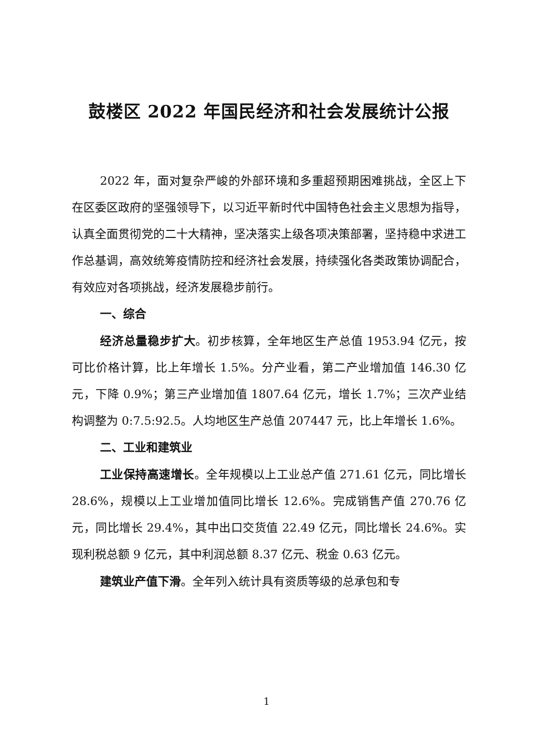鼓楼区 2022 年国民经济和社会发展统计公报
2022 年，面对复杂严峻的外部环境和多重超预期困难挑战，全区上下在区委区政府的坚强领导下，以习近平新时代中国特色社会主义思想为指导，认真全面贯彻党的二十大精神，坚决落实上级各项决策部署，坚持稳中求进工作总基调，高效统筹疫情防控和经济社会发展，持续强化各类政策协调配合，有效应对各项挑战，经济发展稳步前行。
一、综合
经济总量稳步扩大。初步核算，全年地区生产总值 1953.94 亿元，按可比价格计算，比上年增长 1.5%。分产业看，第二产业增加值 146.30 亿元，下降 0.9%；第三产业增加值 1807.64 亿元，增长 1.7%；三次产业结构调整为 0:7.5:92.5。人均地区生产总值 207447 元，比上年增长 1.6%。
二、工业和建筑业
工业保持高速增长。全年规模以上工业总产值 271.61 亿元，同比增长 28.6%，规模以上工业增加值同比增长 12.6%。完成销售产值 270.76 亿元，同比增长 29.4%，其中出口交货值 22.49 亿元，同比增长 24.6%。实现利税总额 9 亿元，其中利润总额 8.37 亿元、税金 0.63 亿元。
建筑业产值下滑。全年列入统计具有资质等级的总承包和专
1